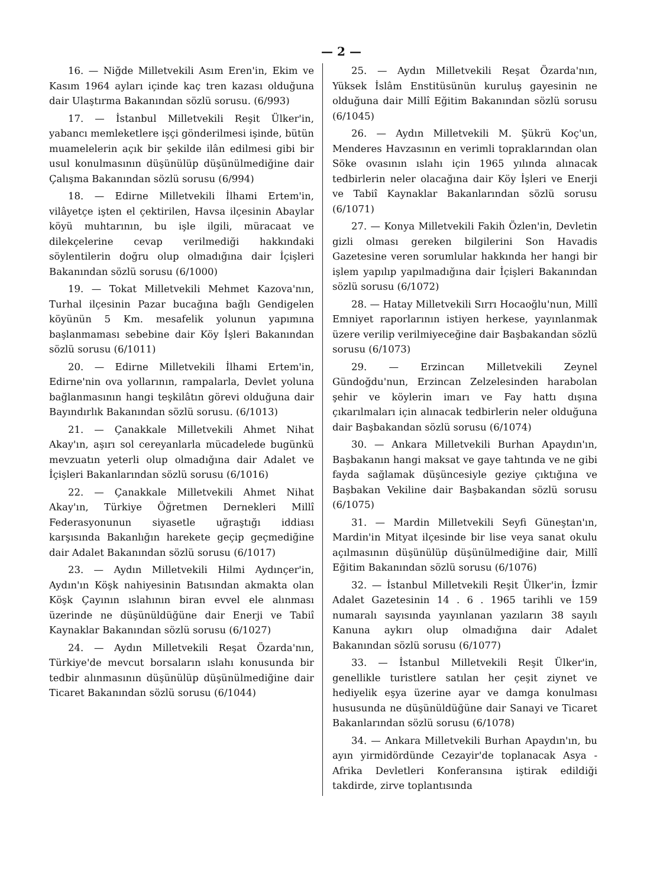— 2 —
16. — Niğde Milletvekili Asım Eren'in, Ekim ve Kasım 1964 ayları içinde kaç tren kazası olduğuna dair Ulaştırma Bakanından sözlü sorusu. (6/993)
17. — İstanbul Milletvekili Reşit Ülker'in, yabancı memleketlere işçi gönderilmesi işinde, bütün muamelelerin açık bir şekilde ilân edilmesi gibi bir usul konulmasının düşünülüp düşünülmediğine dair Çalışma Bakanından sözlü sorusu (6/994)
18. — Edirne Milletvekili İlhami Ertem'in, vilâyetçe işten el çektirilen, Havsa ilçesinin Abaylar köyü muhtarının, bu işle ilgili, müracaat ve dilekçelerine cevap verilmediği hakkındaki söylentilerin doğru olup olmadığına dair İçişleri Bakanından sözlü sorusu (6/1000)
19. — Tokat Milletvekili Mehmet Kazova'nın, Turhal ilçesinin Pazar bucağına bağlı Gendigelen köyünün 5 Km. mesafelik yolunun yapımına başlanmaması sebebine dair Köy İşleri Bakanından sözlü sorusu (6/1011)
20. — Edirne Milletvekili İlhami Ertem'in, Edirne'nin ova yollarının, rampalarla, Devlet yoluna bağlanmasının hangi teşkilâtın görevi olduğuna dair Bayındırlık Bakanından sözlü sorusu. (6/1013)
21. — Çanakkale Milletvekili Ahmet Nihat Akay'ın, aşırı sol cereyanlarla mücadelede bugünkü mevzuatın yeterli olup olmadığına dair Adalet ve İçişleri Bakanlarından sözlü sorusu (6/1016)
22. — Çanakkale Milletvekili Ahmet Nihat Akay'ın, Türkiye Öğretmen Dernekleri Millî Federasyonunun siyasetle uğraştığı iddiası karşısında Bakanlığın harekete geçip geçmediğine dair Adalet Bakanından sözlü sorusu (6/1017)
23. — Aydın Milletvekili Hilmi Aydınçer'in, Aydın'ın Köşk nahiyesinin Batısından akmakta olan Köşk Çayının ıslahının biran evvel ele alınması üzerinde ne düşünüldüğüne dair Enerji ve Tabiî Kaynaklar Bakanından sözlü sorusu (6/1027)
24. — Aydın Milletvekili Reşat Özarda'nın, Türkiye'de mevcut borsaların ıslahı konusunda bir tedbir alınmasının düşünülüp düşünülmediğine dair Ticaret Bakanından sözlü sorusu (6/1044)
25. — Aydın Milletvekili Reşat Özarda'nın, Yüksek İslâm Enstitüsünün kuruluş gayesinin ne olduğuna dair Millî Eğitim Bakanından sözlü sorusu (6/1045)
26. — Aydın Milletvekili M. Şükrü Koç'un, Menderes Havzasının en verimli topraklarından olan Söke ovasının ıslahı için 1965 yılında alınacak tedbirlerin neler olacağına dair Köy İşleri ve Enerji ve Tabiî Kaynaklar Bakanlarından sözlü sorusu (6/1071)
27. — Konya Milletvekili Fakih Özlen'in, Devletin gizli olması gereken bilgilerini Son Havadis Gazetesine veren sorumlular hakkında her hangi bir işlem yapılıp yapılmadığına dair İçişleri Bakanından sözlü sorusu (6/1072)
28. — Hatay Milletvekili Sırrı Hocaoğlu'nun, Millî Emniyet raporlarının istiyen herkese, yayınlanmak üzere verilip verilmiyeceğine dair Başbakandan sözlü sorusu (6/1073)
29. — Erzincan Milletvekili Zeynel Gündoğdu'nun, Erzincan Zelzelesinden harabolan şehir ve köylerin imarı ve Fay hattı dışına çıkarılmaları için alınacak tedbirlerin neler olduğuna dair Başbakandan sözlü sorusu (6/1074)
30. — Ankara Milletvekili Burhan Apaydın'ın, Başbakanın hangi maksat ve gaye tahtında ve ne gibi fayda sağlamak düşüncesiyle geziye çıktığına ve Başbakan Vekiline dair Başbakandan sözlü sorusu (6/1075)
31. — Mardin Milletvekili Seyfi Güneştan'ın, Mardin'in Mityat ilçesinde bir lise veya sanat okulu açılmasının düşünülüp düşünülmediğine dair, Millî Eğitim Bakanından sözlü sorusu (6/1076)
32. — İstanbul Milletvekili Reşit Ülker'in, İzmir Adalet Gazetesinin 14 . 6 . 1965 tarihli ve 159 numaralı sayısında yayınlanan yazıların 38 sayılı Kanuna aykırı olup olmadığına dair Adalet Bakanından sözlü sorusu (6/1077)
33. — İstanbul Milletvekili Reşit Ülker'in, genellikle turistlere satılan her çeşit ziynet ve hediyelik eşya üzerine ayar ve damga konulması hususunda ne düşünüldüğüne dair Sanayi ve Ticaret Bakanlarından sözlü sorusu (6/1078)
34. — Ankara Milletvekili Burhan Apaydın'ın, bu ayın yirmidördünde Cezayir'de toplanacak Asya - Afrika Devletleri Konferansına iştirak edildiği takdirde, zirve toplantısında